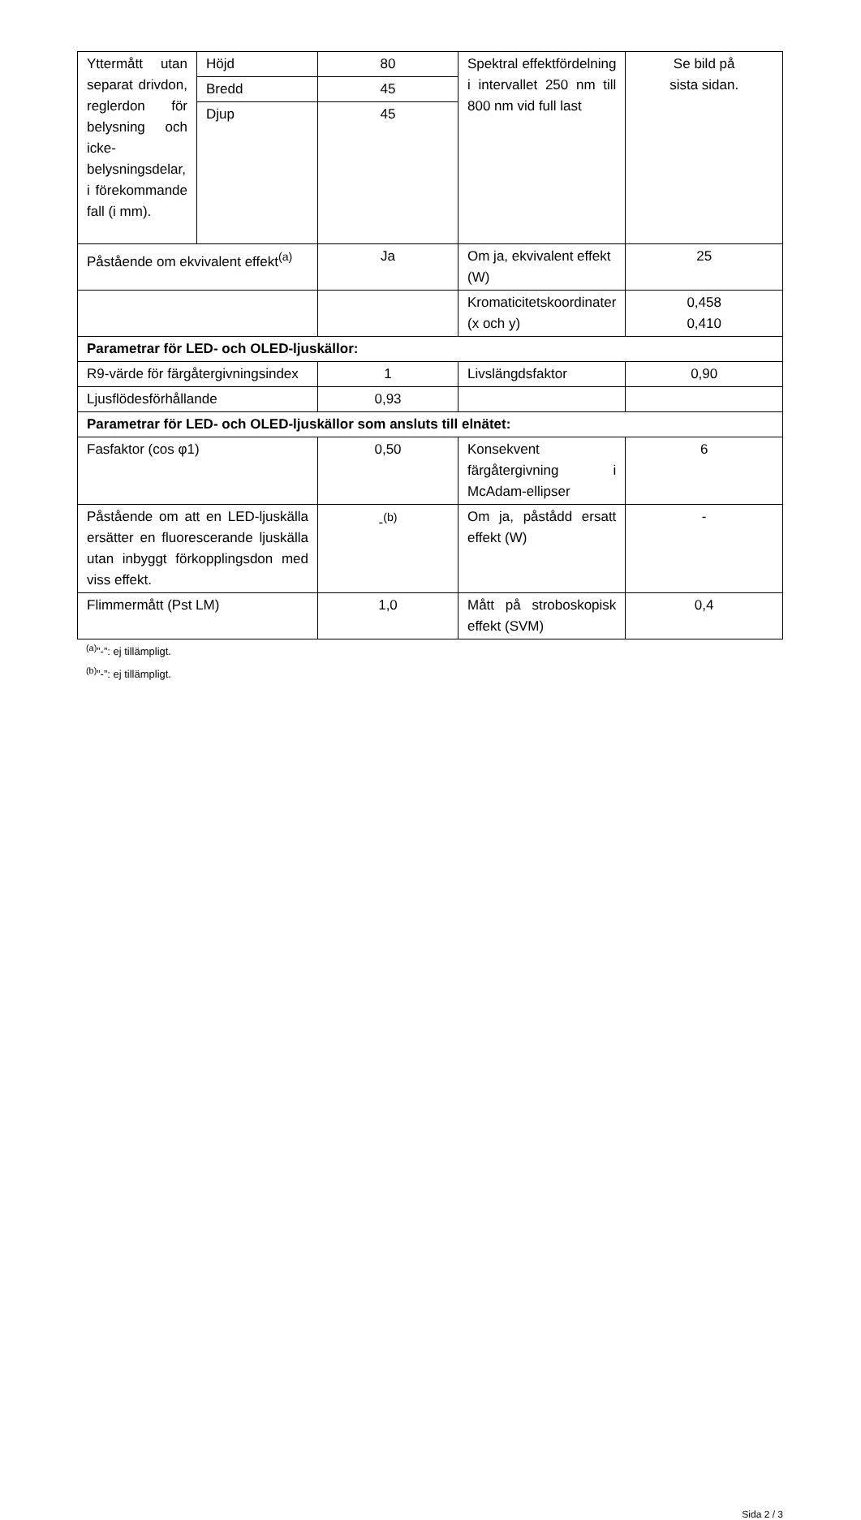| Yttermått utan separat drivdon, reglerdon för belysning och icke-belysningsdelar, i förekommande fall (i mm). | Höjd | 80 | Spektral effektfördelning i intervallet 250 nm till 800 nm vid full last | Se bild på sista sidan. |
| | Bredd | 45 | | |
| | Djup | 45 | | |
| Påstående om ekvivalent effekt<sup>(a)</sup> | | Ja | Om ja, ekvivalent effekt (W) | 25 |
| | | | Kromaticitetskoordinater (x och y) | 0,458 0,410 |
| Parametrar för LED- och OLED-ljuskällor: | | | | |
| R9-värde för färgåtergivningsindex | | 1 | Livslängdsfaktor | 0,90 |
| Ljusflödesförhållande | | 0,93 | | |
| Parametrar för LED- och OLED-ljuskällor som ansluts till elnätet: | | | | |
| Fasfaktor (cos φ1) | | 0,50 | Konsekvent färgåtergivning i McAdam-ellipser | 6 |
| Påstående om att en LED-ljuskälla ersätter en fluorescerande ljuskälla utan inbyggt förkopplingsdon med viss effekt. | | -<sup>(b)</sup> | Om ja, påstådd ersatt effekt (W) | - |
| Flimmermått (Pst LM) | | 1,0 | Mått på stroboskopisk effekt (SVM) | 0,4 |
<sup>(a)</sup>”-”: ej tillämpligt.
<sup>(b)</sup>”-”: ej tillämpligt.
Sida 2 / 3